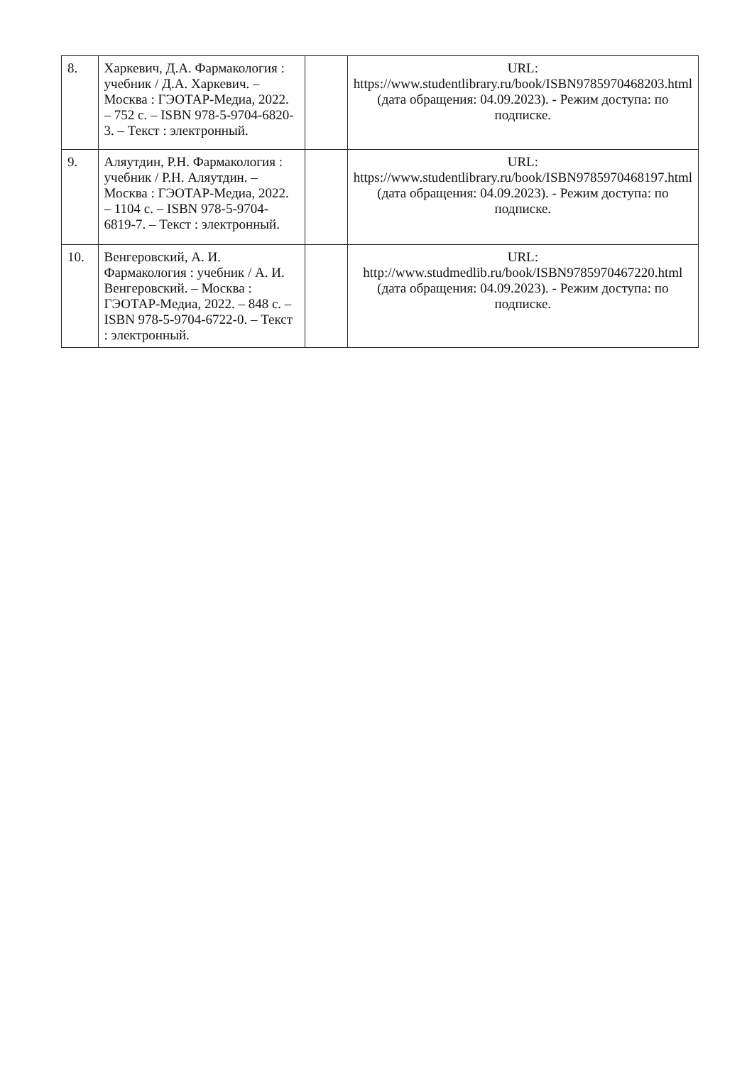| 8. | Харкевич, Д.А. Фармакология : учебник / Д.А. Харкевич. – Москва : ГЭОТАР-Медиа, 2022. – 752 с. – ISBN 978-5-9704-6820-3. – Текст : электронный. | | URL: https://www.studentlibrary.ru/book/ISBN9785970468203.html (дата обращения: 04.09.2023). - Режим доступа: по подписке. |
| 9. | Аляутдин, Р.Н. Фармакология : учебник / Р.Н. Аляутдин. – Москва : ГЭОТАР-Медиа, 2022. – 1104 с. – ISBN 978-5-9704-6819-7. – Текст : электронный. | | URL: https://www.studentlibrary.ru/book/ISBN9785970468197.html (дата обращения: 04.09.2023). - Режим доступа: по подписке. |
| 10. | Венгеровский, А. И. Фармакология : учебник / А. И. Венгеровский. – Москва : ГЭОТАР-Медиа, 2022. – 848 с. – ISBN 978-5-9704-6722-0. – Текст : электронный. | | URL: http://www.studmedlib.ru/book/ISBN9785970467220.html (дата обращения: 04.09.2023). - Режим доступа: по подписке. |